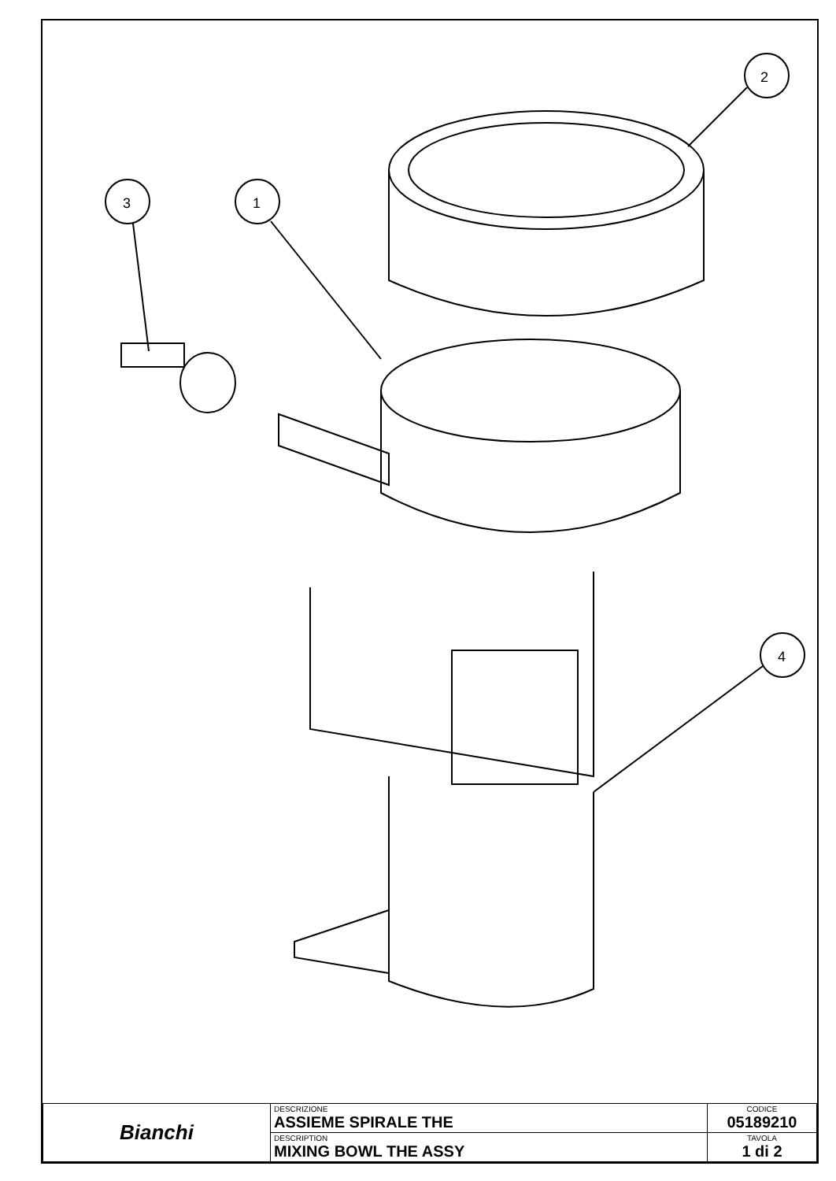2
1
3
4
| Bianchi | DESCRIZIONE ASSIEME SPIRALE THE | CODICE 05189210 |
| | DESCRIPTION MIXING BOWL THE ASSY | TAVOLA 1 di 2 |